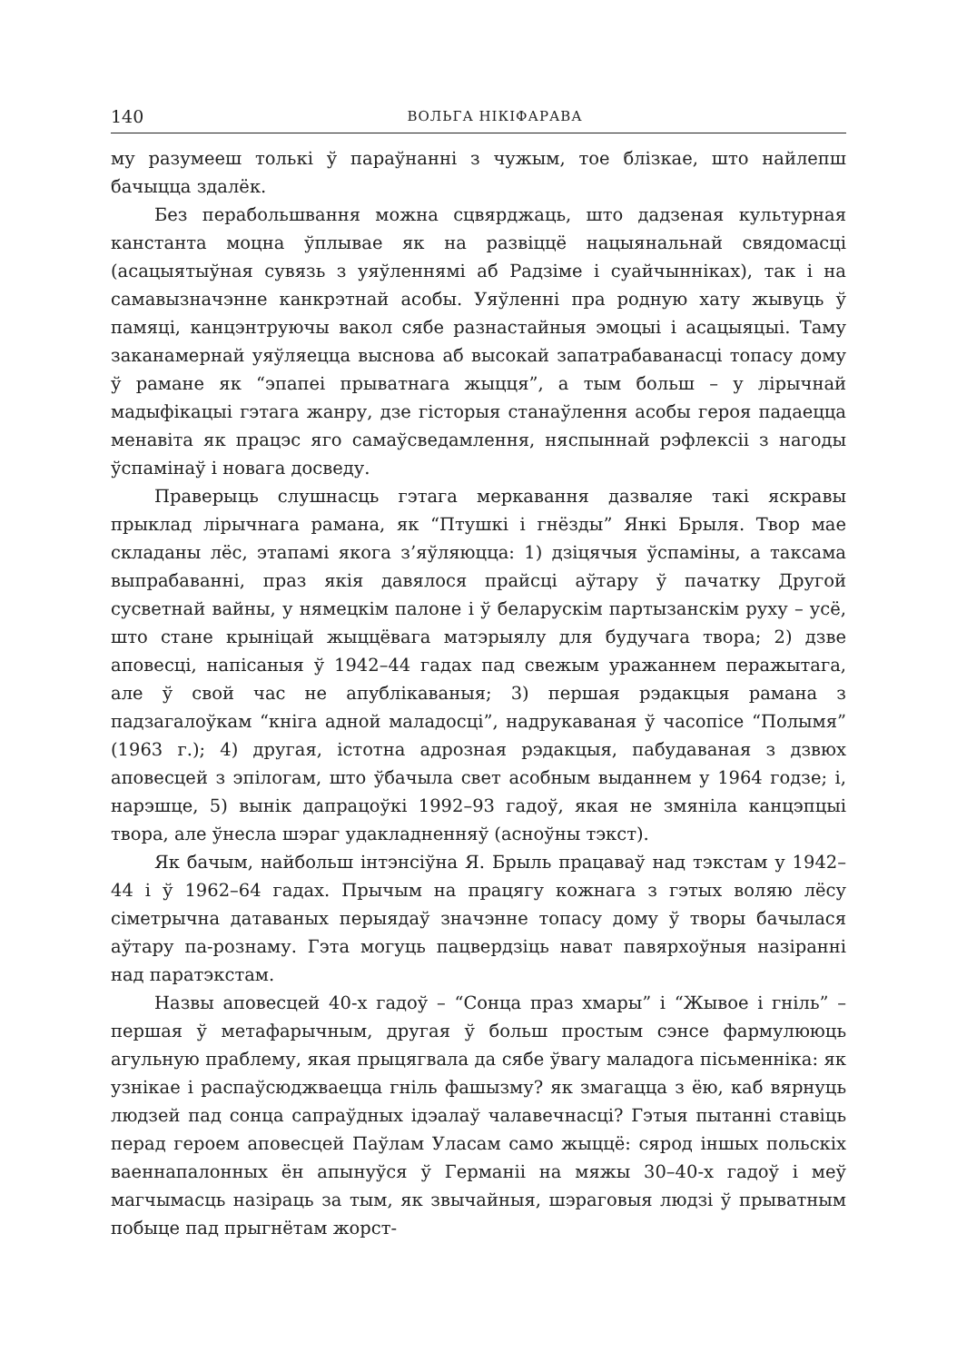140 ВОЛЬГА НІКІФАРАВА
му разумееш толькі ў параўнанні з чужым, тое блізкае, што найлепш бачыцца здалёк.
Без перабольшвання можна сцвярджаць, што дадзеная культурная канстанта моцна ўплывае як на развіццё нацыянальнай свядомасці (асацыятыўная сувязь з уяўленнямі аб Радзіме і суайчынніках), так і на самавызначэнне канкрэтнай асобы. Уяўленні пра родную хату жывуць ў памяці, канцэнтруючы вакол сябе разнастайныя эмоцыі і асацыяцыі. Таму заканамернай уяўляецца выснова аб высокай запатрабаванасці топасу дому ў рамане як “эпапеі прыватнага жыцця”, а тым больш – у лірычнай мадыфікацыі гэтага жанру, дзе гісторыя станаўлення асобы героя падаецца менавіта як працэс яго самаўсведамлення, няспыннай рэфлексіі з нагоды ўспамінаў і новага досведу.
Праверыць слушнасць гэтага меркавання дазваляе такі яскравы прыклад лірычнага рамана, як “Птушкі і гнёзды” Янкі Брыля. Твор мае складаны лёс, этапамі якога з’яўляюцца: 1) дзіцячыя ўспаміны, а таксама выпрабаванні, праз якія давялося прайсці аўтару ў пачатку Другой сусветнай вайны, у нямецкім палоне і ў беларускім партызанскім руху – усё, што стане крыніцай жыццёвага матэрыялу для будучага твора; 2) дзве аповесці, напісаныя ў 1942–44 гадах пад свежым уражаннем перажытага, але ў свой час не апублікаваныя; 3) першая рэдакцыя рамана з падзагалоўкам “кніга адной маладосці”, надрукаваная ў часопісе “Полымя” (1963 г.); 4) другая, істотна адрозная рэдакцыя, пабудаваная з дзвюх аповесцей з эпілогам, што ўбачыла свет асобным выданнем у 1964 годзе; і, нарэшце, 5) вынік дапрацоўкі 1992–93 гадоў, якая не змяніла канцэпцыі твора, але ўнесла шэраг удакладненняў (асноўны тэкст).
Як бачым, найбольш інтэнсіўна Я. Брыль працаваў над тэкстам у 1942–44 і ў 1962–64 гадах. Прычым на працягу кожнага з гэтых воляю лёсу сіметрычна датаваных перыядаў значэнне топасу дому ў творы бачылася аўтару па-рознаму. Гэта могуць пацвердзіць нават павярхоўныя назіранні над паратэкстам.
Назвы аповесцей 40-х гадоў – “Сонца праз хмары” і “Жывое і гніль” – першая ў метафарычным, другая ў больш простым сэнсе фармулююць агульную праблему, якая прыцягвала да сябе ўвагу маладога пісьменніка: як узнікае і распаўсюджваецца гніль фашызму? як змагацца з ёю, каб вярнуць людзей пад сонца сапраўдных ідэалаў чалавечнасці? Гэтыя пытанні ставіць перад героем аповесцей Паўлам Уласам само жыццё: сярод іншых польскіх ваеннапалонных ён апынуўся ў Германіі на мяжы 30–40-х гадоў і меў магчымасць назіраць за тым, як звычайныя, шэраговыя людзі ў прыватным побыце пад прыгнётам жорст-